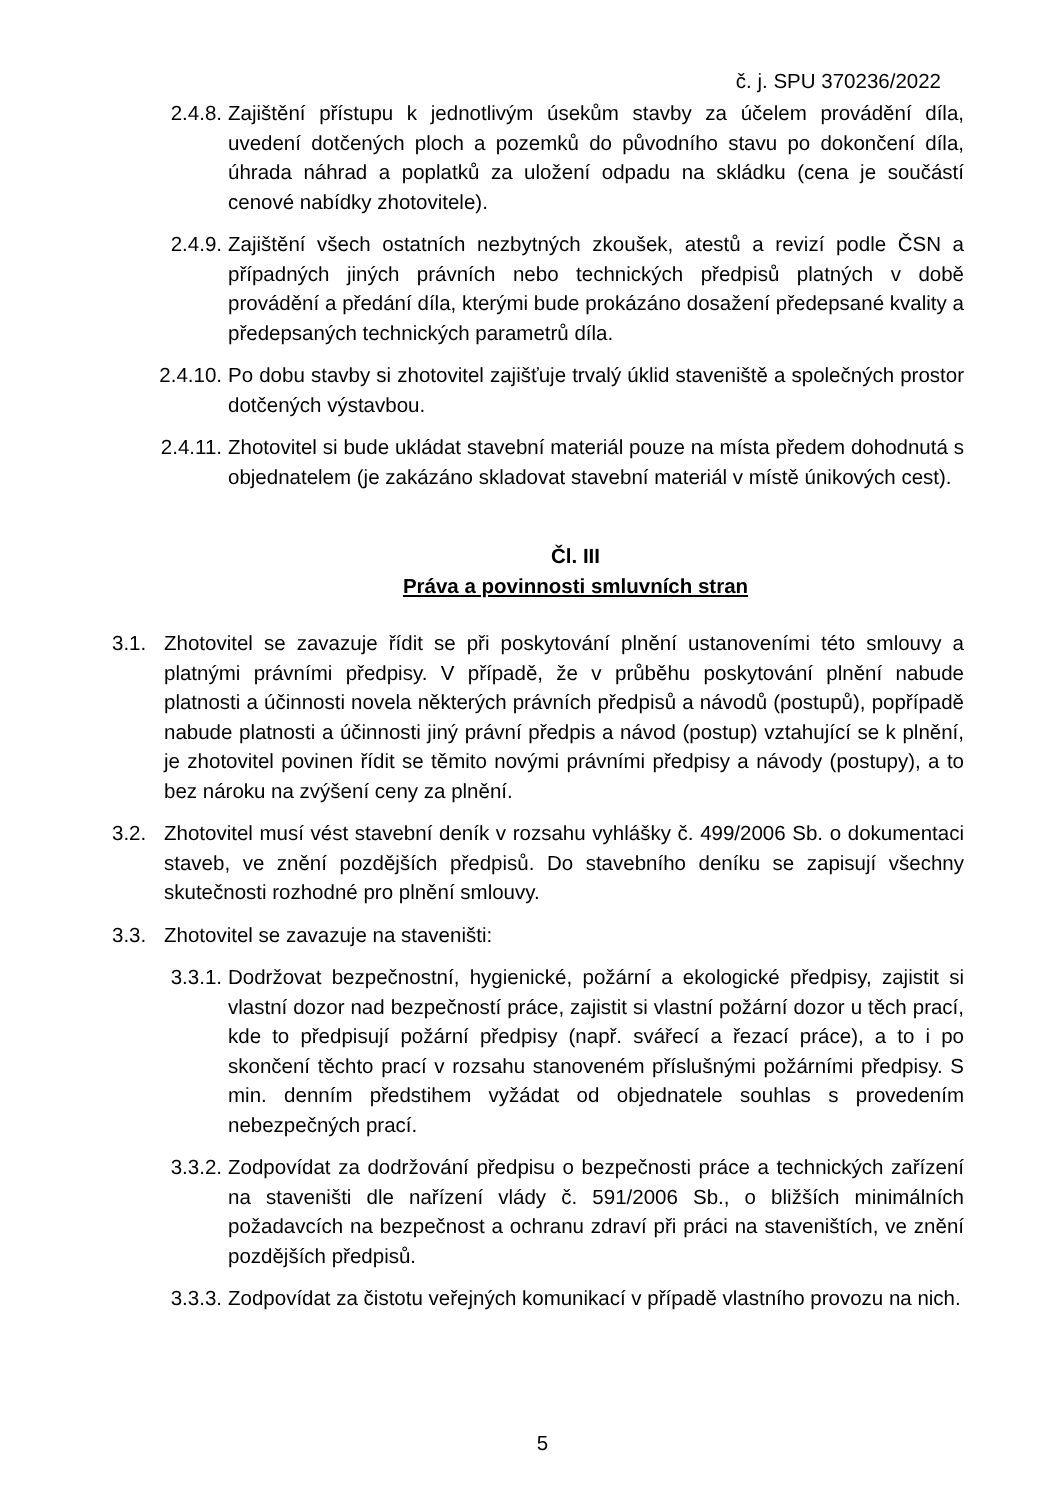č. j. SPU 370236/2022
2.4.8. Zajištění přístupu k jednotlivým úsekům stavby za účelem provádění díla, uvedení dotčených ploch a pozemků do původního stavu po dokončení díla, úhrada náhrad a poplatků za uložení odpadu na skládku (cena je součástí cenové nabídky zhotovitele).
2.4.9. Zajištění všech ostatních nezbytných zkoušek, atestů a revizí podle ČSN a případných jiných právních nebo technických předpisů platných v době provádění a předání díla, kterými bude prokázáno dosažení předepsané kvality a předepsaných technických parametrů díla.
2.4.10. Po dobu stavby si zhotovitel zajišťuje trvalý úklid staveniště a společných prostor dotčených výstavbou.
2.4.11. Zhotovitel si bude ukládat stavební materiál pouze na místa předem dohodnutá s objednatelem (je zakázáno skladovat stavební materiál v místě únikových cest).
Čl. III
Práva a povinnosti smluvních stran
3.1. Zhotovitel se zavazuje řídit se při poskytování plnění ustanoveními této smlouvy a platnými právními předpisy. V případě, že v průběhu poskytování plnění nabude platnosti a účinnosti novela některých právních předpisů a návodů (postupů), popřípadě nabude platnosti a účinnosti jiný právní předpis a návod (postup) vztahující se k plnění, je zhotovitel povinen řídit se těmito novými právními předpisy a návody (postupy), a to bez nároku na zvýšení ceny za plnění.
3.2. Zhotovitel musí vést stavební deník v rozsahu vyhlášky č. 499/2006 Sb. o dokumentaci staveb, ve znění pozdějších předpisů. Do stavebního deníku se zapisují všechny skutečnosti rozhodné pro plnění smlouvy.
3.3. Zhotovitel se zavazuje na staveništi:
3.3.1. Dodržovat bezpečnostní, hygienické, požární a ekologické předpisy, zajistit si vlastní dozor nad bezpečností práce, zajistit si vlastní požární dozor u těch prací, kde to předpisují požární předpisy (např. svářecí a řezací práce), a to i po skončení těchto prací v rozsahu stanoveném příslušnými požárními předpisy. S min. denním předstihem vyžádat od objednatele souhlas s provedením nebezpečných prací.
3.3.2. Zodpovídat za dodržování předpisu o bezpečnosti práce a technických zařízení na staveništi dle nařízení vlády č. 591/2006 Sb., o bližších minimálních požadavcích na bezpečnost a ochranu zdraví při práci na staveništích, ve znění pozdějších předpisů.
3.3.3. Zodpovídat za čistotu veřejných komunikací v případě vlastního provozu na nich.
5